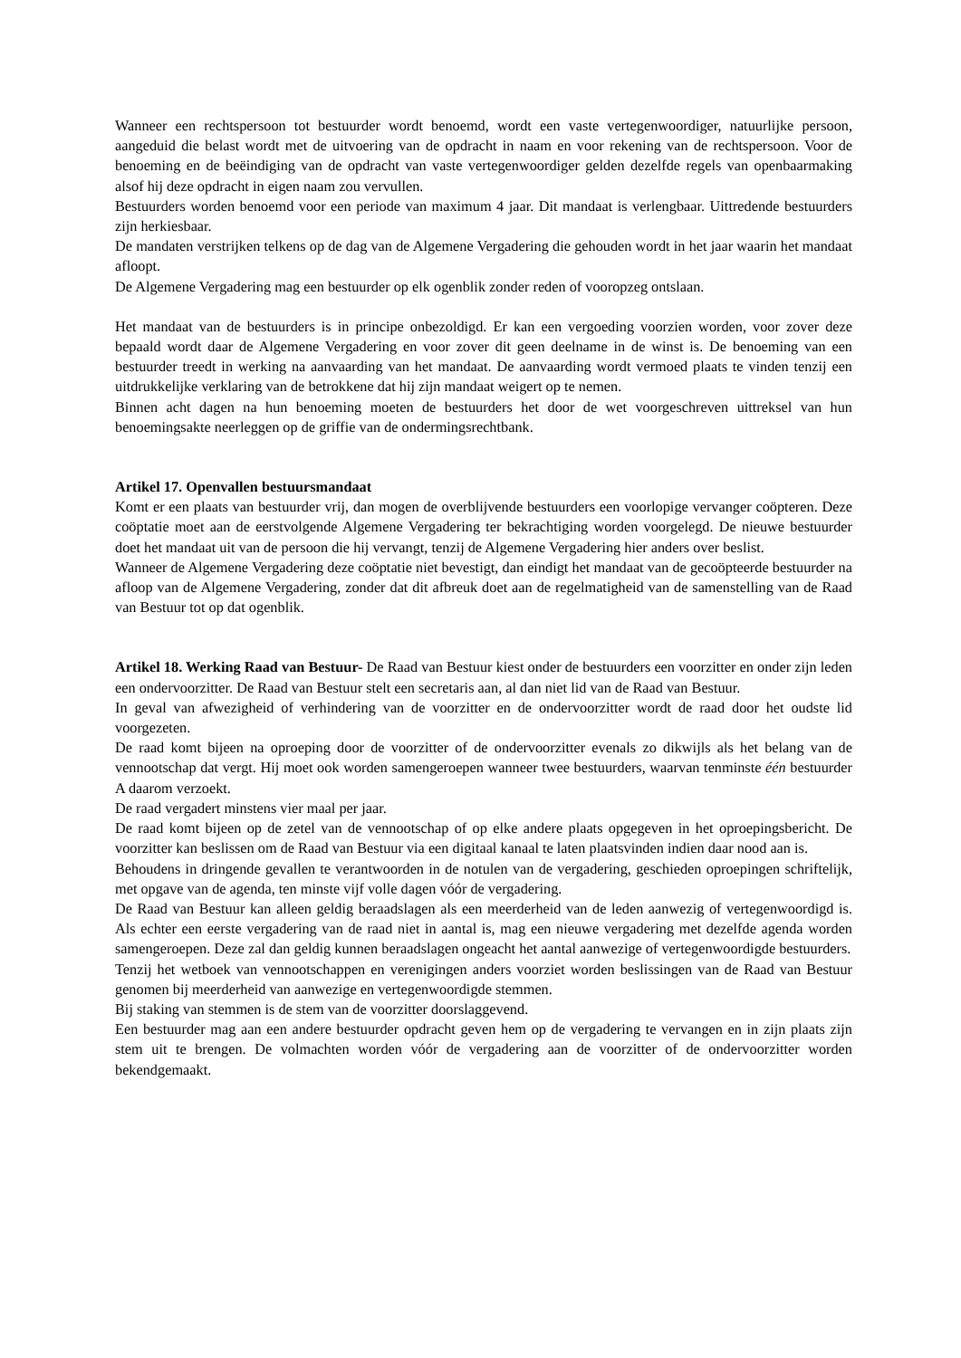Wanneer een rechtspersoon tot bestuurder wordt benoemd, wordt een vaste vertegenwoordiger, natuurlijke persoon, aangeduid die belast wordt met de uitvoering van de opdracht in naam en voor rekening van de rechtspersoon. Voor de benoeming en de beëindiging van de opdracht van vaste vertegenwoordiger gelden dezelfde regels van openbaarmaking alsof hij deze opdracht in eigen naam zou vervullen.
Bestuurders worden benoemd voor een periode van maximum 4 jaar. Dit mandaat is verlengbaar. Uittredende bestuurders zijn herkiesbaar.
De mandaten verstrijken telkens op de dag van de Algemene Vergadering die gehouden wordt in het jaar waarin het mandaat afloopt.
De Algemene Vergadering mag een bestuurder op elk ogenblik zonder reden of vooropzeg ontslaan.
Het mandaat van de bestuurders is in principe onbezoldigd. Er kan een vergoeding voorzien worden, voor zover deze bepaald wordt daar de Algemene Vergadering en voor zover dit geen deelname in de winst is. De benoeming van een bestuurder treedt in werking na aanvaarding van het mandaat. De aanvaarding wordt vermoed plaats te vinden tenzij een uitdrukkelijke verklaring van de betrokkene dat hij zijn mandaat weigert op te nemen.
Binnen acht dagen na hun benoeming moeten de bestuurders het door de wet voorgeschreven uittreksel van hun benoemingsakte neerleggen op de griffie van de ondermingsrechtbank.
Artikel 17. Openvallen bestuursmandaat
Komt er een plaats van bestuurder vrij, dan mogen de overblijvende bestuurders een voorlopige vervanger coöpteren. Deze coöptatie moet aan de eerstvolgende Algemene Vergadering ter bekrachtiging worden voorgelegd. De nieuwe bestuurder doet het mandaat uit van de persoon die hij vervangt, tenzij de Algemene Vergadering hier anders over beslist.
Wanneer de Algemene Vergadering deze coöptatie niet bevestigt, dan eindigt het mandaat van de gecoöpteerde bestuurder na afloop van de Algemene Vergadering, zonder dat dit afbreuk doet aan de regelmatigheid van de samenstelling van de Raad van Bestuur tot op dat ogenblik.
Artikel 18. Werking Raad van Bestuur- De Raad van Bestuur kiest onder de bestuurders een voorzitter en onder zijn leden een ondervoorzitter. De Raad van Bestuur stelt een secretaris aan, al dan niet lid van de Raad van Bestuur.
In geval van afwezigheid of verhindering van de voorzitter en de ondervoorzitter wordt de raad door het oudste lid voorgezeten.
De raad komt bijeen na oproeping door de voorzitter of de ondervoorzitter evenals zo dikwijls als het belang van de vennootschap dat vergt. Hij moet ook worden samengeroepen wanneer twee bestuurders, waarvan tenminste één bestuurder A daarom verzoekt.
De raad vergadert minstens vier maal per jaar.
De raad komt bijeen op de zetel van de vennootschap of op elke andere plaats opgegeven in het oproepingsbericht. De voorzitter kan beslissen om de Raad van Bestuur via een digitaal kanaal te laten plaatsvinden indien daar nood aan is.
Behoudens in dringende gevallen te verantwoorden in de notulen van de vergadering, geschieden oproepingen schriftelijk, met opgave van de agenda, ten minste vijf volle dagen vóór de vergadering.
De Raad van Bestuur kan alleen geldig beraadslagen als een meerderheid van de leden aanwezig of vertegenwoordigd is. Als echter een eerste vergadering van de raad niet in aantal is, mag een nieuwe vergadering met dezelfde agenda worden samengeroepen. Deze zal dan geldig kunnen beraadslagen ongeacht het aantal aanwezige of vertegenwoordigde bestuurders.
Tenzij het wetboek van vennootschappen en verenigingen anders voorziet worden beslissingen van de Raad van Bestuur genomen bij meerderheid van aanwezige en vertegenwoordigde stemmen.
Bij staking van stemmen is de stem van de voorzitter doorslaggevend.
Een bestuurder mag aan een andere bestuurder opdracht geven hem op de vergadering te vervangen en in zijn plaats zijn stem uit te brengen. De volmachten worden vóór de vergadering aan de voorzitter of de ondervoorzitter worden bekendgemaakt.